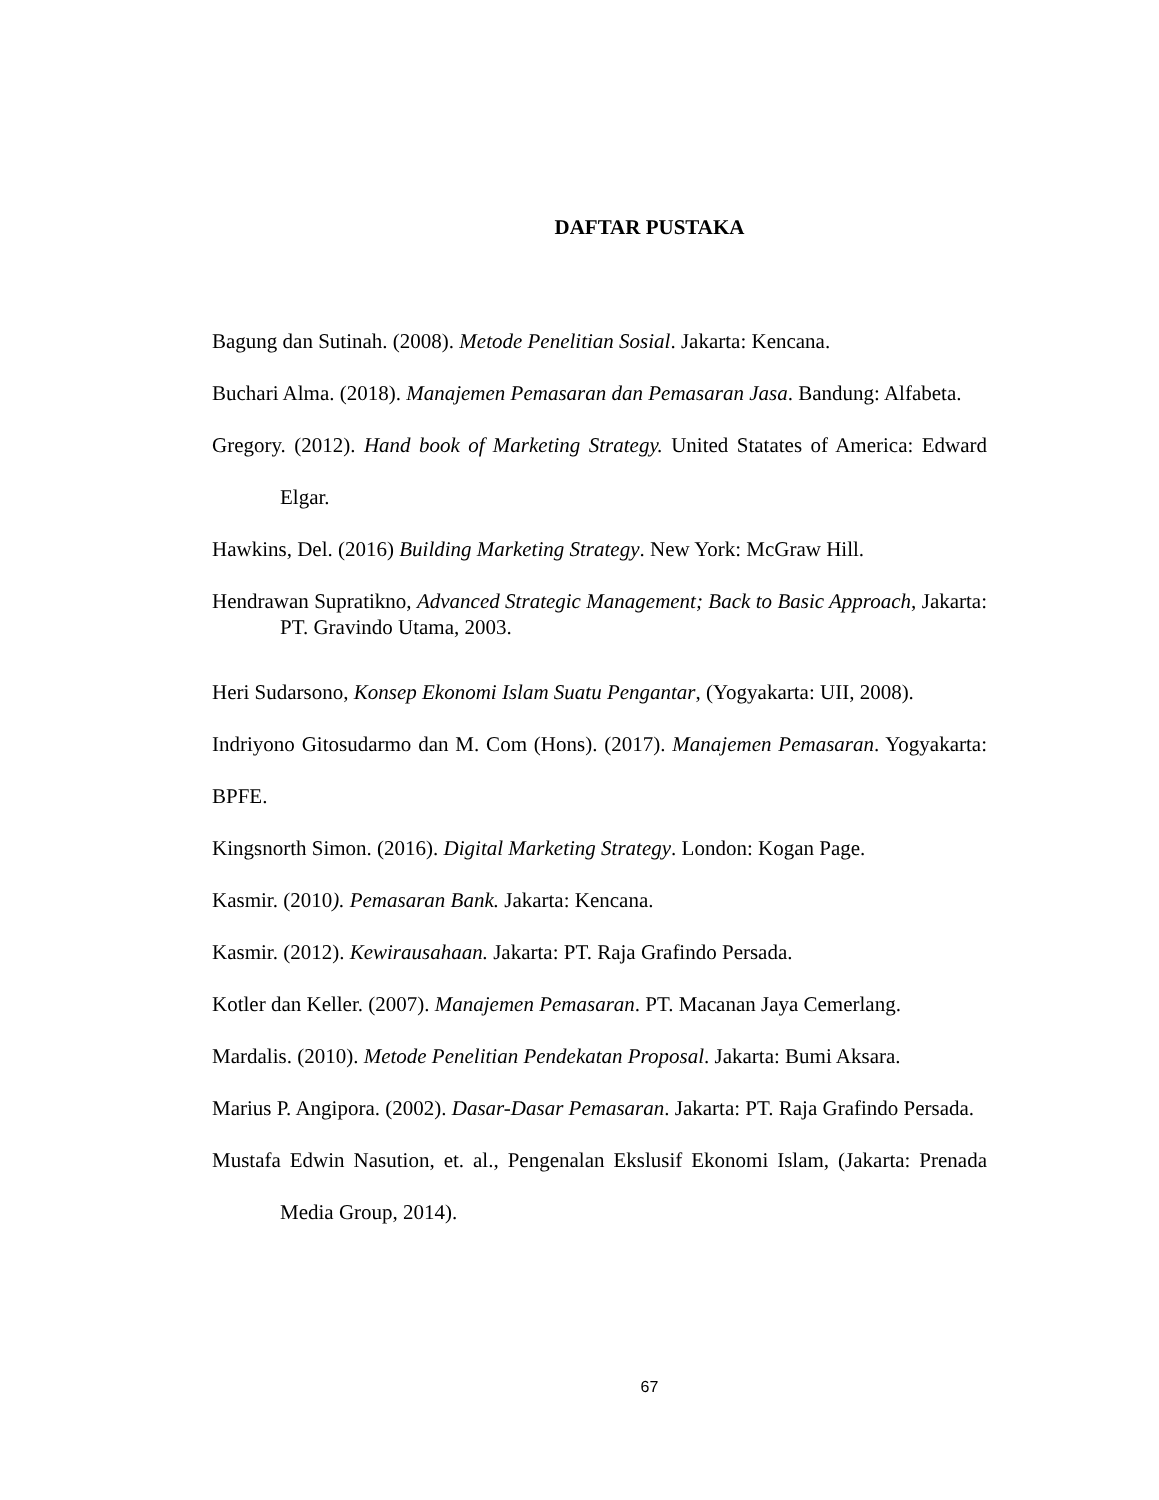DAFTAR PUSTAKA
Bagung dan Sutinah. (2008). Metode Penelitian Sosial. Jakarta: Kencana.
Buchari Alma. (2018). Manajemen Pemasaran dan Pemasaran Jasa. Bandung: Alfabeta.
Gregory. (2012). Hand book of Marketing Strategy. United Statates of America: Edward Elgar.
Hawkins, Del. (2016) Building Marketing Strategy. New York: McGraw Hill.
Hendrawan Supratikno, Advanced Strategic Management; Back to Basic Approach, Jakarta: PT. Gravindo Utama, 2003.
Heri Sudarsono, Konsep Ekonomi Islam Suatu Pengantar, (Yogyakarta: UII, 2008).
Indriyono Gitosudarmo dan M. Com (Hons). (2017). Manajemen Pemasaran. Yogyakarta: BPFE.
Kingsnorth Simon. (2016). Digital Marketing Strategy. London: Kogan Page.
Kasmir. (2010). Pemasaran Bank. Jakarta: Kencana.
Kasmir. (2012). Kewirausahaan. Jakarta: PT. Raja Grafindo Persada.
Kotler dan Keller. (2007). Manajemen Pemasaran. PT. Macanan Jaya Cemerlang.
Mardalis. (2010). Metode Penelitian Pendekatan Proposal. Jakarta: Bumi Aksara.
Marius P. Angipora. (2002). Dasar-Dasar Pemasaran. Jakarta: PT. Raja Grafindo Persada.
Mustafa Edwin Nasution, et. al., Pengenalan Ekslusif Ekonomi Islam, (Jakarta: Prenada Media Group, 2014).
67